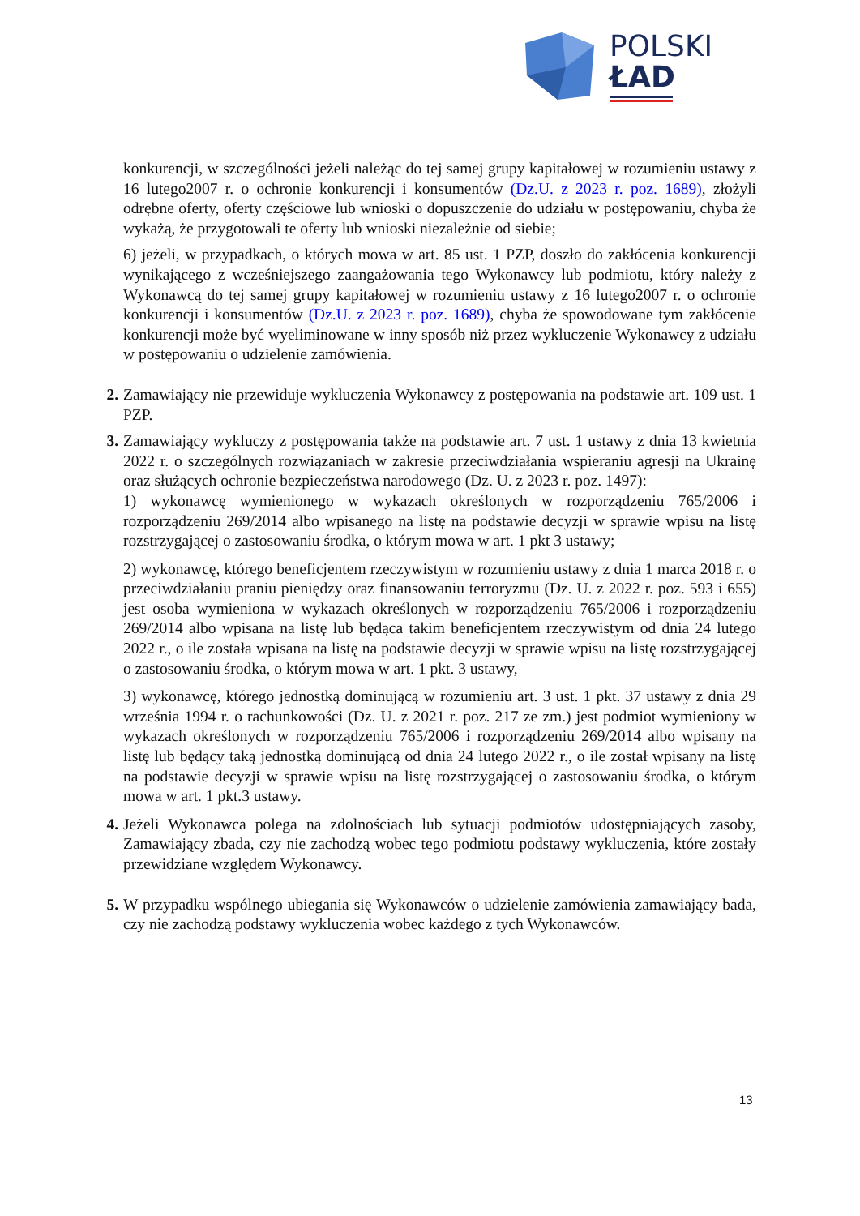POLSKI
ŁAD
konkurencji, w szczególności jeżeli należąc do tej samej grupy kapitałowej w rozumieniu ustawy z 16 lutego2007 r. o ochronie konkurencji i konsumentów (Dz.U. z 2023 r. poz. 1689), złożyli odrębne oferty, oferty częściowe lub wnioski o dopuszczenie do udziału w postępowaniu, chyba że wykażą, że przygotowali te oferty lub wnioski niezależnie od siebie;
6) jeżeli, w przypadkach, o których mowa w art. 85 ust. 1 PZP, doszło do zakłócenia konkurencji wynikającego z wcześniejszego zaangażowania tego Wykonawcy lub podmiotu, który należy z Wykonawcą do tej samej grupy kapitałowej w rozumieniu ustawy z 16 lutego2007 r. o ochronie konkurencji i konsumentów (Dz.U. z 2023 r. poz. 1689), chyba że spowodowane tym zakłócenie konkurencji może być wyeliminowane w inny sposób niż przez wykluczenie Wykonawcy z udziału w postępowaniu o udzielenie zamówienia.
2. Zamawiający nie przewiduje wykluczenia Wykonawcy z postępowania na podstawie art. 109 ust. 1 PZP.
3. Zamawiający wykluczy z postępowania także na podstawie art. 7 ust. 1 ustawy z dnia 13 kwietnia 2022 r. o szczególnych rozwiązaniach w zakresie przeciwdziałania wspieraniu agresji na Ukrainę oraz służących ochronie bezpieczeństwa narodowego (Dz. U. z 2023 r. poz. 1497):
1) wykonawcę wymienionego w wykazach określonych w rozporządzeniu 765/2006 i rozporządzeniu 269/2014 albo wpisanego na listę na podstawie decyzji w sprawie wpisu na listę rozstrzygającej o zastosowaniu środka, o którym mowa w art. 1 pkt 3 ustawy;
2) wykonawcę, którego beneficjentem rzeczywistym w rozumieniu ustawy z dnia 1 marca 2018 r. o przeciwdziałaniu praniu pieniędzy oraz finansowaniu terroryzmu (Dz. U. z 2022 r. poz. 593 i 655) jest osoba wymieniona w wykazach określonych w rozporządzeniu 765/2006 i rozporządzeniu 269/2014 albo wpisana na listę lub będąca takim beneficjentem rzeczywistym od dnia 24 lutego 2022 r., o ile została wpisana na listę na podstawie decyzji w sprawie wpisu na listę rozstrzygającej o zastosowaniu środka, o którym mowa w art. 1 pkt. 3 ustawy,
3) wykonawcę, którego jednostką dominującą w rozumieniu art. 3 ust. 1 pkt. 37 ustawy z dnia 29 września 1994 r. o rachunkowości (Dz. U. z 2021 r. poz. 217 ze zm.) jest podmiot wymieniony w wykazach określonych w rozporządzeniu 765/2006 i rozporządzeniu 269/2014 albo wpisany na listę lub będący taką jednostką dominującą od dnia 24 lutego 2022 r., o ile został wpisany na listę na podstawie decyzji w sprawie wpisu na listę rozstrzygającej o zastosowaniu środka, o którym mowa w art. 1 pkt.3 ustawy.
4. Jeżeli Wykonawca polega na zdolnościach lub sytuacji podmiotów udostępniających zasoby, Zamawiający zbada, czy nie zachodzą wobec tego podmiotu podstawy wykluczenia, które zostały przewidziane względem Wykonawcy.
5. W przypadku wspólnego ubiegania się Wykonawców o udzielenie zamówienia zamawiający bada, czy nie zachodzą podstawy wykluczenia wobec każdego z tych Wykonawców.
13